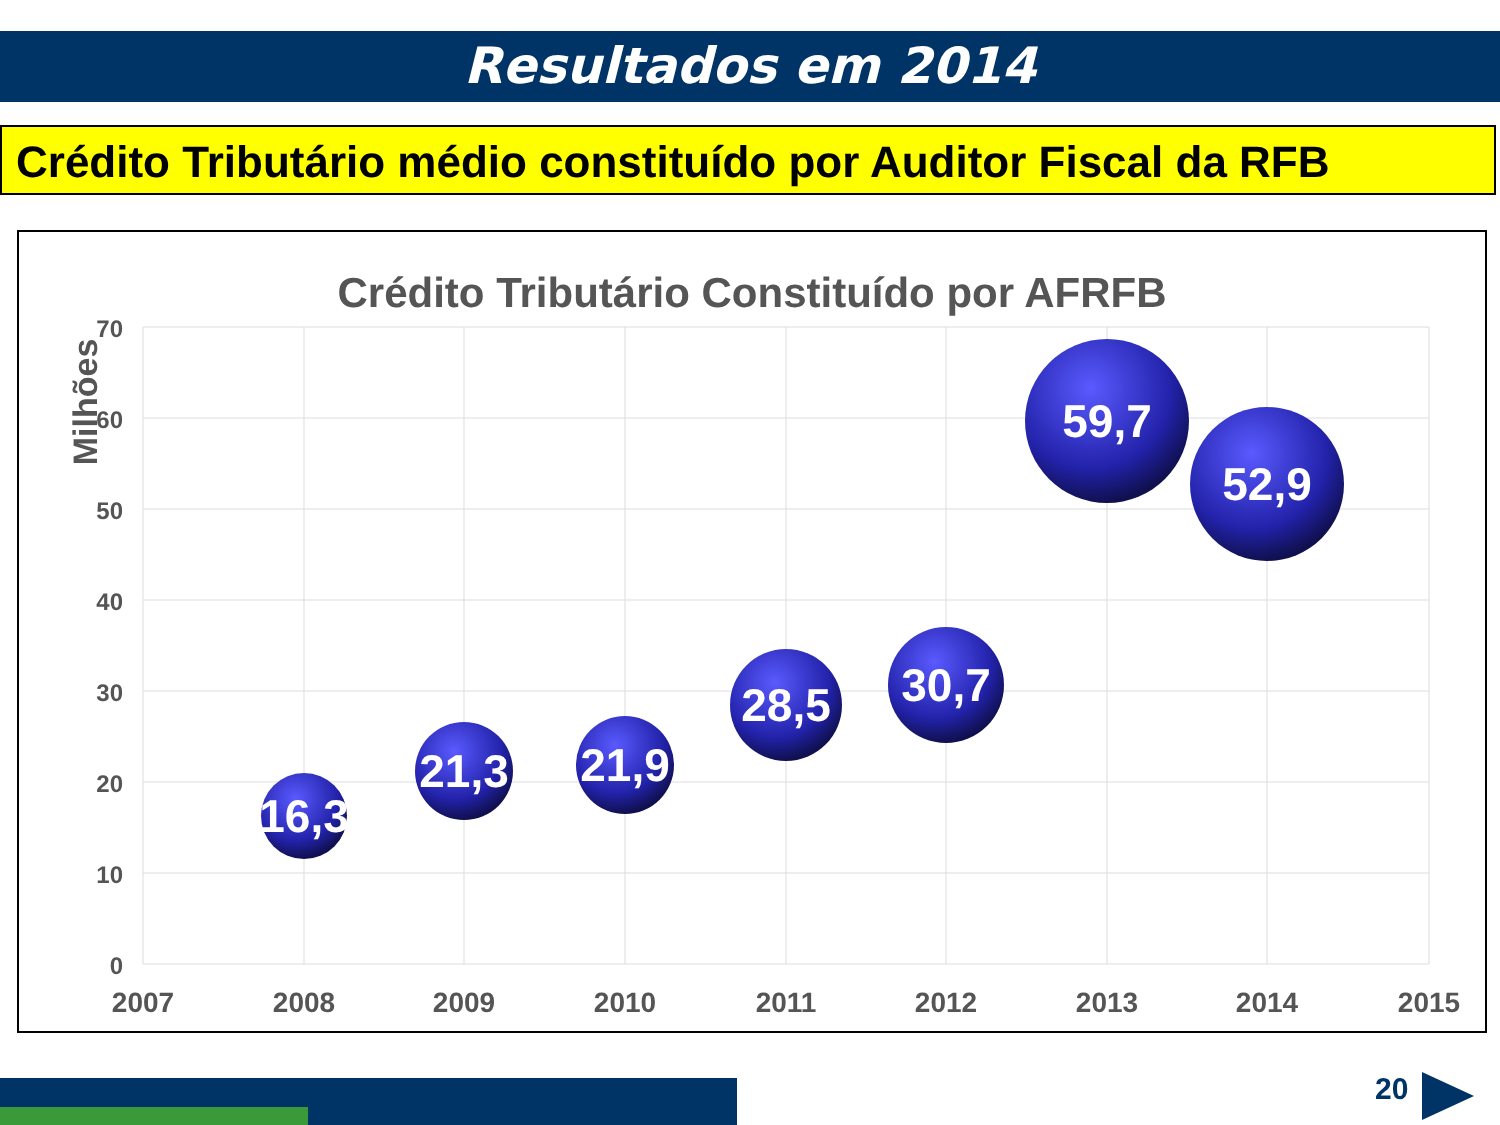Resultados em 2014
Crédito Tributário médio constituído por Auditor Fiscal da RFB
Crédito Tributário Constituído por AFRFB
Milhões
70
60
50
40
30
20
10
0
2007
2008
2009
2010
2011
2012
2013
2014
2015
16,3
21,3
21,9
28,5
30,7
59,7
52,9
20